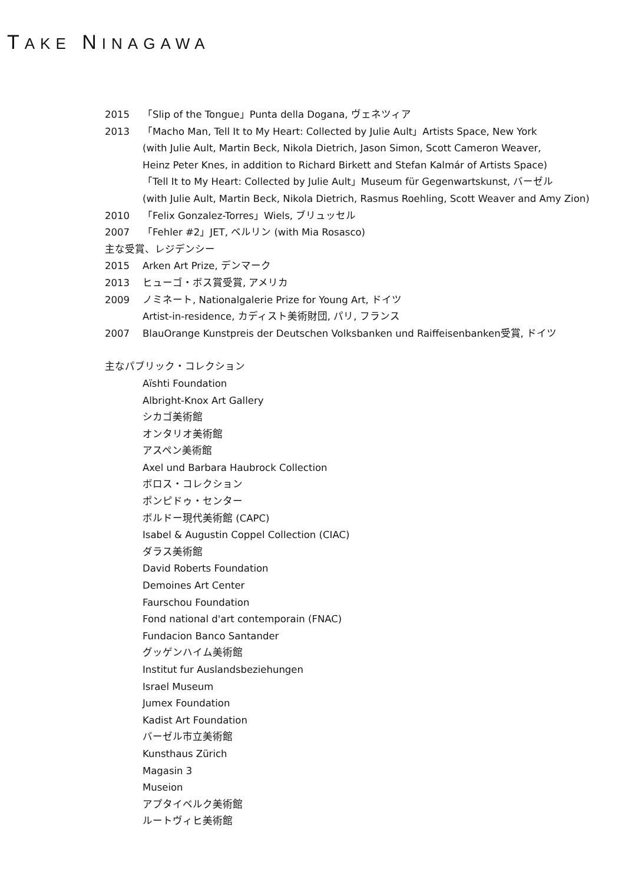TAKE NINAGAWA
2015 「Slip of the Tongue」Punta della Dogana, ヴェネツィア
2013 「Macho Man, Tell It to My Heart: Collected by Julie Ault」Artists Space, New York
(with Julie Ault, Martin Beck, Nikola Dietrich, Jason Simon, Scott Cameron Weaver,
Heinz Peter Knes, in addition to Richard Birkett and Stefan Kalmár of Artists Space)
「Tell It to My Heart: Collected by Julie Ault」Museum für Gegenwartskunst, バーゼル
(with Julie Ault, Martin Beck, Nikola Dietrich, Rasmus Roehling, Scott Weaver and Amy Zion)
2010 「Felix Gonzalez-Torres」Wiels, ブリュッセル
2007 「Fehler #2」JET, ベルリン (with Mia Rosasco)
主な受賞、レジデンシー
2015 Arken Art Prize, デンマーク
2013 ヒューゴ・ボス賞受賞, アメリカ
2009 ノミネート, Nationalgalerie Prize for Young Art, ドイツ
Artist-in-residence, カディスト美術財団, パリ, フランス
2007 BlauOrange Kunstpreis der Deutschen Volksbanken und Raiffeisenbanken受賞, ドイツ
主なパブリック・コレクション
Aïshti Foundation
Albright-Knox Art Gallery
シカゴ美術館
オンタリオ美術館
アスペン美術館
Axel und Barbara Haubrock Collection
ボロス・コレクション
ポンピドゥ・センター
ボルドー現代美術館 (CAPC)
Isabel & Augustin Coppel Collection (CIAC)
ダラス美術館
David Roberts Foundation
Demoines Art Center
Faurschou Foundation
Fond national d'art contemporain (FNAC)
Fundacion Banco Santander
グッゲンハイム美術館
Institut fur Auslandsbeziehungen
Israel Museum
Jumex Foundation
Kadist Art Foundation
バーゼル市立美術館
Kunsthaus Zürich
Magasin 3
Museion
アプタイベルク美術館
ルートヴィヒ美術館